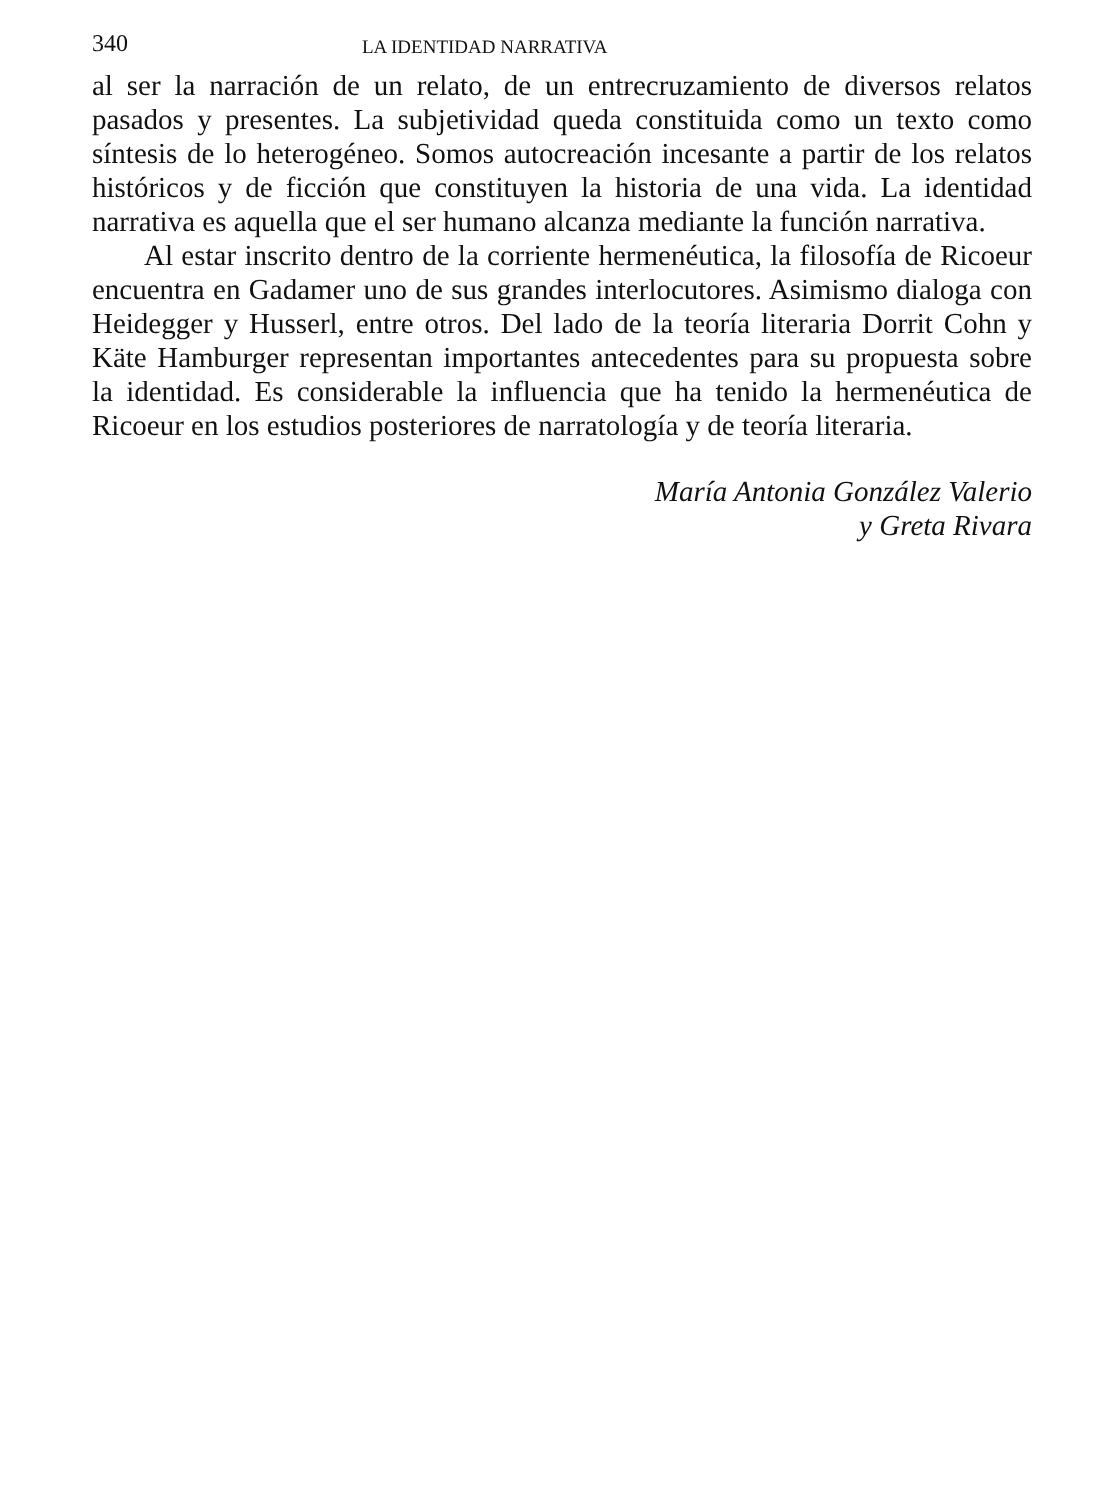340 LA IDENTIDAD NARRATIVA
al ser la narración de un relato, de un entrecruzamiento de diversos relatos pasados y presentes. La subjetividad queda constituida como un texto como síntesis de lo heterogéneo. Somos autocreación incesante a partir de los relatos históricos y de ficción que constituyen la historia de una vida. La identidad narrativa es aquella que el ser humano alcanza mediante la función narrativa.
Al estar inscrito dentro de la corriente hermenéutica, la filosofía de Ricoeur encuentra en Gadamer uno de sus grandes interlocutores. Asimismo dialoga con Heidegger y Husserl, entre otros. Del lado de la teoría literaria Dorrit Cohn y Käte Hamburger representan importantes antecedentes para su propuesta sobre la identidad. Es considerable la influencia que ha tenido la hermenéutica de Ricoeur en los estudios posteriores de narratología y de teoría literaria.
María Antonia González Valerio
y Greta Rivara